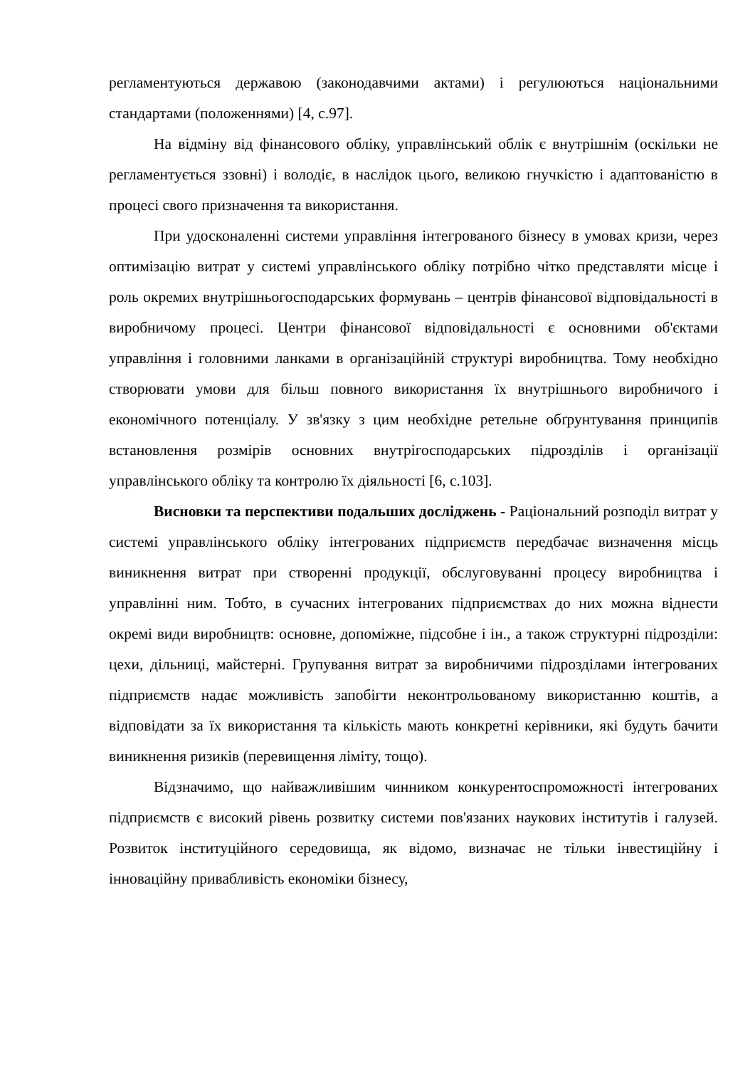регламентуються державою (законодавчими актами) і регулюються національними стандартами (положеннями) [4, с.97].
На відміну від фінансового обліку, управлінський облік є внутрішнім (оскільки не регламентується ззовні) і володіє, в наслідок цього, великою гнучкістю і адаптованістю в процесі свого призначення та використання.
При удосконаленні системи управління інтегрованого бізнесу в умовах кризи, через оптимізацію витрат у системі управлінського обліку потрібно чітко представляти місце і роль окремих внутрішньогосподарських формувань – центрів фінансової відповідальності в виробничому процесі. Центри фінансової відповідальності є основними об'єктами управління і головними ланками в організаційній структурі виробництва. Тому необхідно створювати умови для більш повного використання їх внутрішнього виробничого і економічного потенціалу. У зв'язку з цим необхідне ретельне обґрунтування принципів встановлення розмірів основних внутрігосподарських підрозділів і організації управлінського обліку та контролю їх діяльності [6, с.103].
Висновки та перспективи подальших досліджень - Раціональний розподіл витрат у системі управлінського обліку інтегрованих підприємств передбачає визначення місць виникнення витрат при створенні продукції, обслуговуванні процесу виробництва і управлінні ним. Тобто, в сучасних інтегрованих підприємствах до них можна віднести окремі види виробництв: основне, допоміжне, підсобне і ін., а також структурні підрозділи: цехи, дільниці, майстерні. Групування витрат за виробничими підрозділами інтегрованих підприємств надає можливість запобігти неконтрольованому використанню коштів, а відповідати за їх використання та кількість мають конкретні керівники, які будуть бачити виникнення ризиків (перевищення ліміту, тощо).
Відзначимо, що найважливішим чинником конкурентоспроможності інтегрованих підприємств є високий рівень розвитку системи пов'язаних наукових інститутів і галузей. Розвиток інституційного середовища, як відомо, визначає не тільки інвестиційну і інноваційну привабливість економіки бізнесу,